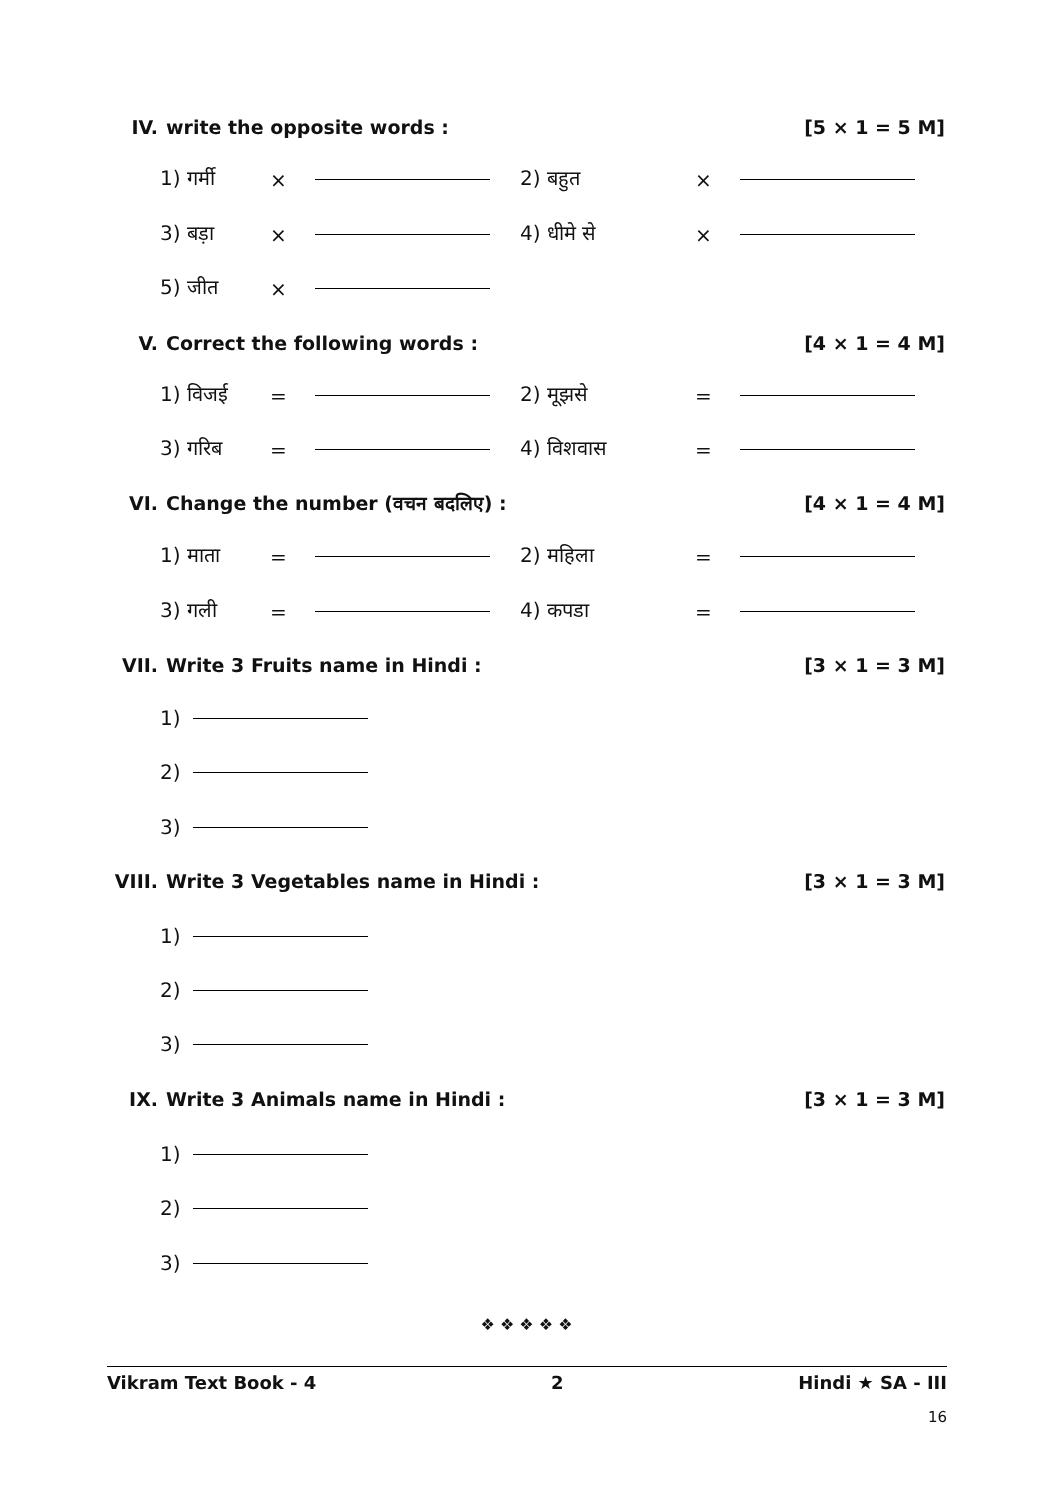IV. write the opposite words : [5 × 1 = 5 M]
1) गर्मी × 2) बहुत ×
3) बड़ा × 4) धीमे से ×
5) जीत ×
V. Correct the following words : [4 × 1 = 4 M]
1) विजई = 2) मूझसे =
3) गरिब = 4) विशवास =
VI. Change the number (वचन बदलिए) : [4 × 1 = 4 M]
1) माता = 2) महिला =
3) गली = 4) कपडा =
VII. Write 3 Fruits name in Hindi : [3 × 1 = 3 M]
1)
2)
3)
VIII. Write 3 Vegetables name in Hindi : [3 × 1 = 3 M]
1)
2)
3)
IX. Write 3 Animals name in Hindi : [3 × 1 = 3 M]
1)
2)
3)
❖ ❖ ❖ ❖ ❖
Vikram Text Book - 4 2 Hindi ★ SA - III
16